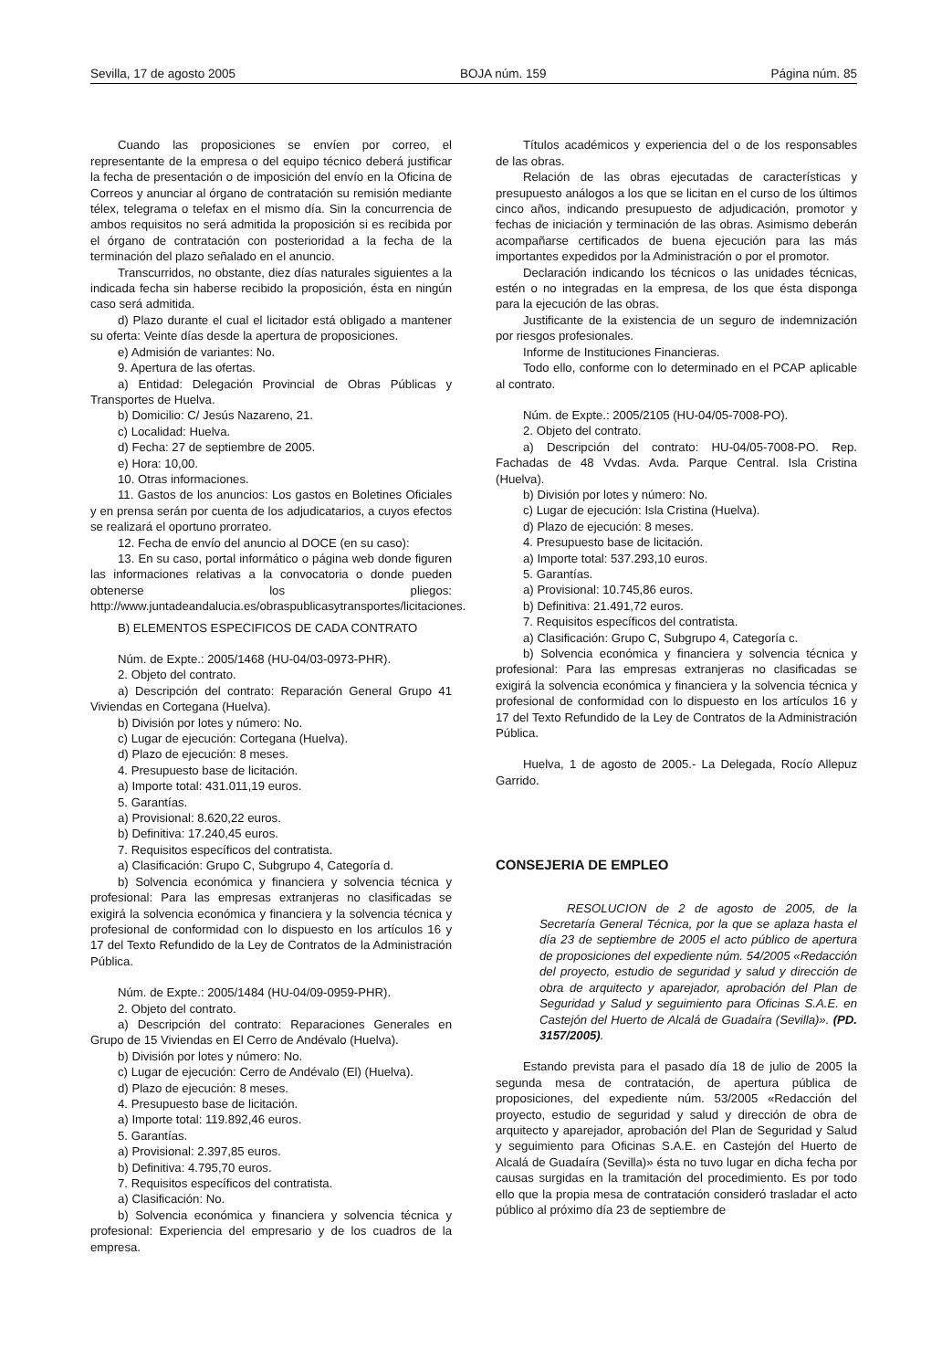Sevilla, 17 de agosto 2005 BOJA núm. 159 Página núm. 85
Cuando las proposiciones se envíen por correo, el representante de la empresa o del equipo técnico deberá justificar la fecha de presentación o de imposición del envío en la Oficina de Correos y anunciar al órgano de contratación su remisión mediante télex, telegrama o telefax en el mismo día. Sin la concurrencia de ambos requisitos no será admitida la proposición si es recibida por el órgano de contratación con posterioridad a la fecha de la terminación del plazo señalado en el anuncio.
Transcurridos, no obstante, diez días naturales siguientes a la indicada fecha sin haberse recibido la proposición, ésta en ningún caso será admitida.
d) Plazo durante el cual el licitador está obligado a mantener su oferta: Veinte días desde la apertura de proposiciones.
e) Admisión de variantes: No.
9. Apertura de las ofertas.
a) Entidad: Delegación Provincial de Obras Públicas y Transportes de Huelva.
b) Domicilio: C/ Jesús Nazareno, 21.
c) Localidad: Huelva.
d) Fecha: 27 de septiembre de 2005.
e) Hora: 10,00.
10. Otras informaciones.
11. Gastos de los anuncios: Los gastos en Boletines Oficiales y en prensa serán por cuenta de los adjudicatarios, a cuyos efectos se realizará el oportuno prorrateo.
12. Fecha de envío del anuncio al DOCE (en su caso):
13. En su caso, portal informático o página web donde figuren las informaciones relativas a la convocatoria o donde pueden obtenerse los pliegos: http://www.juntadeandalucia.es/obraspublicasytransportes/licitaciones.
B) ELEMENTOS ESPECIFICOS DE CADA CONTRATO
Núm. de Expte.: 2005/1468 (HU-04/03-0973-PHR).
2. Objeto del contrato.
a) Descripción del contrato: Reparación General Grupo 41 Viviendas en Cortegana (Huelva).
b) División por lotes y número: No.
c) Lugar de ejecución: Cortegana (Huelva).
d) Plazo de ejecución: 8 meses.
4. Presupuesto base de licitación.
a) Importe total: 431.011,19 euros.
5. Garantías.
a) Provisional: 8.620,22 euros.
b) Definitiva: 17.240,45 euros.
7. Requisitos específicos del contratista.
a) Clasificación: Grupo C, Subgrupo 4, Categoría d.
b) Solvencia económica y financiera y solvencia técnica y profesional: Para las empresas extranjeras no clasificadas se exigirá la solvencia económica y financiera y la solvencia técnica y profesional de conformidad con lo dispuesto en los artículos 16 y 17 del Texto Refundido de la Ley de Contratos de la Administración Pública.
Núm. de Expte.: 2005/1484 (HU-04/09-0959-PHR).
2. Objeto del contrato.
a) Descripción del contrato: Reparaciones Generales en Grupo de 15 Viviendas en El Cerro de Andévalo (Huelva).
b) División por lotes y número: No.
c) Lugar de ejecución: Cerro de Andévalo (El) (Huelva).
d) Plazo de ejecución: 8 meses.
4. Presupuesto base de licitación.
a) Importe total: 119.892,46 euros.
5. Garantías.
a) Provisional: 2.397,85 euros.
b) Definitiva: 4.795,70 euros.
7. Requisitos específicos del contratista.
a) Clasificación: No.
b) Solvencia económica y financiera y solvencia técnica y profesional: Experiencia del empresario y de los cuadros de la empresa.
Títulos académicos y experiencia del o de los responsables de las obras.
Relación de las obras ejecutadas de características y presupuesto análogos a los que se licitan en el curso de los últimos cinco años, indicando presupuesto de adjudicación, promotor y fechas de iniciación y terminación de las obras. Asimismo deberán acompañarse certificados de buena ejecución para las más importantes expedidos por la Administración o por el promotor.
Declaración indicando los técnicos o las unidades técnicas, estén o no integradas en la empresa, de los que ésta disponga para la ejecución de las obras.
Justificante de la existencia de un seguro de indemnización por riesgos profesionales.
Informe de Instituciones Financieras.
Todo ello, conforme con lo determinado en el PCAP aplicable al contrato.
Núm. de Expte.: 2005/2105 (HU-04/05-7008-PO).
2. Objeto del contrato.
a) Descripción del contrato: HU-04/05-7008-PO. Rep. Fachadas de 48 Vvdas. Avda. Parque Central. Isla Cristina (Huelva).
b) División por lotes y número: No.
c) Lugar de ejecución: Isla Cristina (Huelva).
d) Plazo de ejecución: 8 meses.
4. Presupuesto base de licitación.
a) Importe total: 537.293,10 euros.
5. Garantías.
a) Provisional: 10.745,86 euros.
b) Definitiva: 21.491,72 euros.
7. Requisitos específicos del contratista.
a) Clasificación: Grupo C, Subgrupo 4, Categoría c.
b) Solvencia económica y financiera y solvencia técnica y profesional: Para las empresas extranjeras no clasificadas se exigirá la solvencia económica y financiera y la solvencia técnica y profesional de conformidad con lo dispuesto en los artículos 16 y 17 del Texto Refundido de la Ley de Contratos de la Administración Pública.
Huelva, 1 de agosto de 2005.- La Delegada, Rocío Allepuz Garrido.
CONSEJERIA DE EMPLEO
RESOLUCION de 2 de agosto de 2005, de la Secretaría General Técnica, por la que se aplaza hasta el día 23 de septiembre de 2005 el acto público de apertura de proposiciones del expediente núm. 54/2005 «Redacción del proyecto, estudio de seguridad y salud y dirección de obra de arquitecto y aparejador, aprobación del Plan de Seguridad y Salud y seguimiento para Oficinas S.A.E. en Castejón del Huerto de Alcalá de Guadaíra (Sevilla)». (PD. 3157/2005).
Estando prevista para el pasado día 18 de julio de 2005 la segunda mesa de contratación, de apertura pública de proposiciones, del expediente núm. 53/2005 «Redacción del proyecto, estudio de seguridad y salud y dirección de obra de arquitecto y aparejador, aprobación del Plan de Seguridad y Salud y seguimiento para Oficinas S.A.E. en Castejón del Huerto de Alcalá de Guadaíra (Sevilla)» ésta no tuvo lugar en dicha fecha por causas surgidas en la tramitación del procedimiento. Es por todo ello que la propia mesa de contratación consideró trasladar el acto público al próximo día 23 de septiembre de